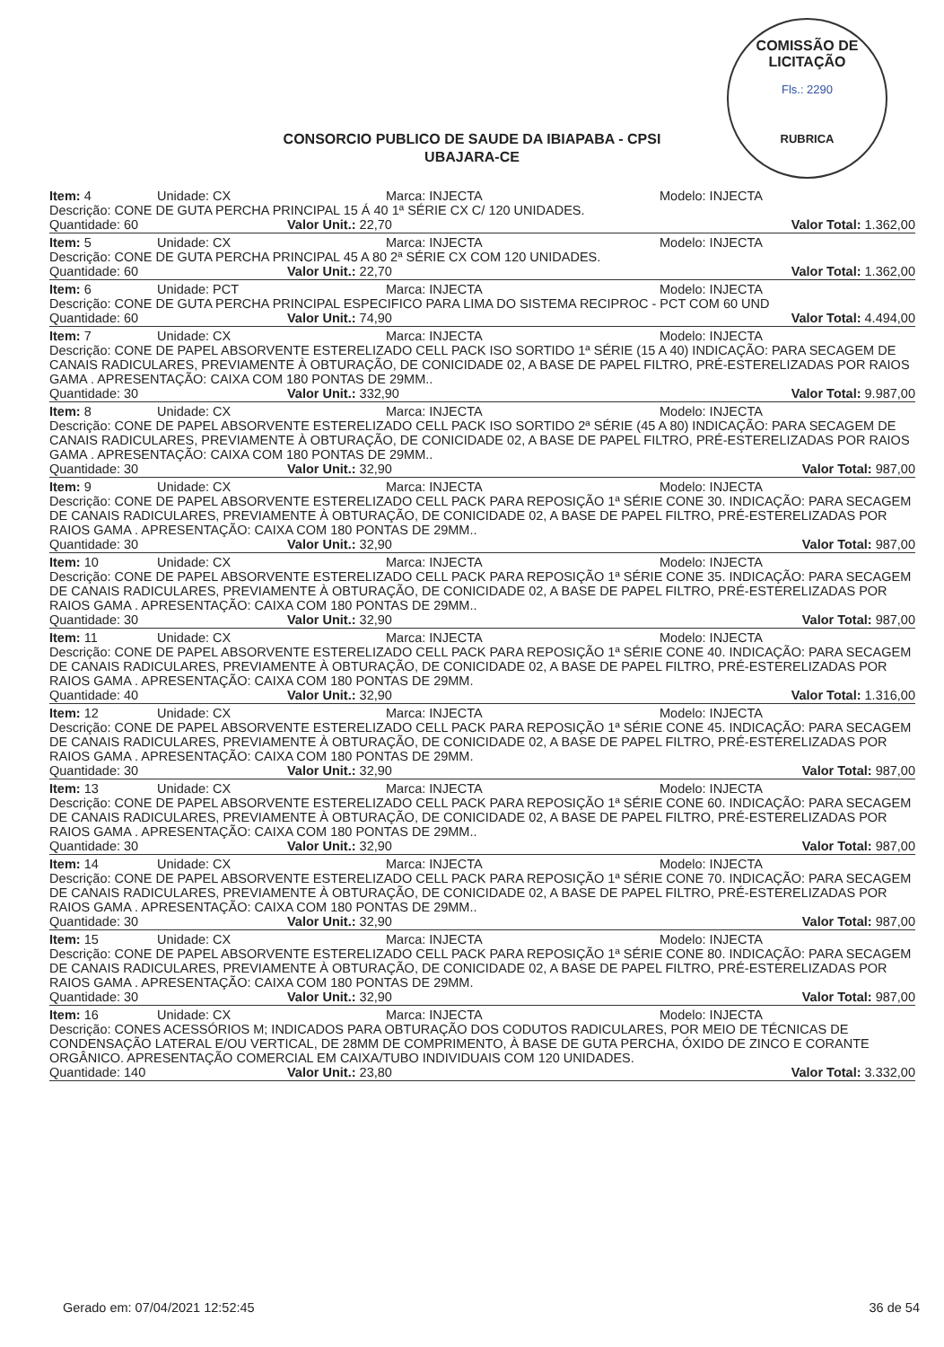COMISSÃO DE LICITAÇÃO
Fls.: 2290
RUBRICA
CONSORCIO PUBLICO DE SAUDE DA IBIAPABA - CPSI
UBAJARA-CE
Item: 4 Unidade: CX Marca: INJECTA Modelo: INJECTA
Descrição: CONE DE GUTA PERCHA PRINCIPAL 15 Á 40 1ª SÉRIE CX C/ 120 UNIDADES.
Quantidade: 60 Valor Unit.: 22,70 Valor Total: 1.362,00
Item: 5 Unidade: CX Marca: INJECTA Modelo: INJECTA
Descrição: CONE DE GUTA PERCHA PRINCIPAL 45 A 80 2ª SÉRIE CX COM 120 UNIDADES.
Quantidade: 60 Valor Unit.: 22,70 Valor Total: 1.362,00
Item: 6 Unidade: PCT Marca: INJECTA Modelo: INJECTA
Descrição: CONE DE GUTA PERCHA PRINCIPAL ESPECIFICO PARA LIMA DO SISTEMA RECIPROC - PCT COM 60 UND
Quantidade: 60 Valor Unit.: 74,90 Valor Total: 4.494,00
Item: 7 Unidade: CX Marca: INJECTA Modelo: INJECTA
Descrição: CONE DE PAPEL ABSORVENTE ESTERELIZADO CELL PACK ISO SORTIDO 1ª SÉRIE (15 A 40) INDICAÇÃO: PARA SECAGEM DE CANAIS RADICULARES, PREVIAMENTE À OBTURAÇÃO, DE CONICIDADE 02, A BASE DE PAPEL FILTRO, PRÉ-ESTERELIZADAS POR RAIOS GAMA . APRESENTAÇÃO: CAIXA COM 180 PONTAS DE 29MM..
Quantidade: 30 Valor Unit.: 332,90 Valor Total: 9.987,00
Item: 8 Unidade: CX Marca: INJECTA Modelo: INJECTA
Descrição: CONE DE PAPEL ABSORVENTE ESTERELIZADO CELL PACK ISO SORTIDO 2ª SÉRIE (45 A 80) INDICAÇÃO: PARA SECAGEM DE CANAIS RADICULARES, PREVIAMENTE À OBTURAÇÃO, DE CONICIDADE 02, A BASE DE PAPEL FILTRO, PRÉ-ESTERELIZADAS POR RAIOS GAMA . APRESENTAÇÃO: CAIXA COM 180 PONTAS DE 29MM..
Quantidade: 30 Valor Unit.: 32,90 Valor Total: 987,00
Item: 9 Unidade: CX Marca: INJECTA Modelo: INJECTA
Descrição: CONE DE PAPEL ABSORVENTE ESTERELIZADO CELL PACK PARA REPOSIÇÃO 1ª SÉRIE CONE 30. INDICAÇÃO: PARA SECAGEM DE CANAIS RADICULARES, PREVIAMENTE À OBTURAÇÃO, DE CONICIDADE 02, A BASE DE PAPEL FILTRO, PRÉ-ESTERELIZADAS POR RAIOS GAMA . APRESENTAÇÃO: CAIXA COM 180 PONTAS DE 29MM..
Quantidade: 30 Valor Unit.: 32,90 Valor Total: 987,00
Item: 10 Unidade: CX Marca: INJECTA Modelo: INJECTA
Descrição: CONE DE PAPEL ABSORVENTE ESTERELIZADO CELL PACK PARA REPOSIÇÃO 1ª SÉRIE CONE 35. INDICAÇÃO: PARA SECAGEM DE CANAIS RADICULARES, PREVIAMENTE À OBTURAÇÃO, DE CONICIDADE 02, A BASE DE PAPEL FILTRO, PRÉ-ESTERELIZADAS POR RAIOS GAMA . APRESENTAÇÃO: CAIXA COM 180 PONTAS DE 29MM..
Quantidade: 30 Valor Unit.: 32,90 Valor Total: 987,00
Item: 11 Unidade: CX Marca: INJECTA Modelo: INJECTA
Descrição: CONE DE PAPEL ABSORVENTE ESTERELIZADO CELL PACK PARA REPOSIÇÃO 1ª SÉRIE CONE 40. INDICAÇÃO: PARA SECAGEM DE CANAIS RADICULARES, PREVIAMENTE À OBTURAÇÃO, DE CONICIDADE 02, A BASE DE PAPEL FILTRO, PRÉ-ESTERELIZADAS POR RAIOS GAMA . APRESENTAÇÃO: CAIXA COM 180 PONTAS DE 29MM.
Quantidade: 40 Valor Unit.: 32,90 Valor Total: 1.316,00
Item: 12 Unidade: CX Marca: INJECTA Modelo: INJECTA
Descrição: CONE DE PAPEL ABSORVENTE ESTERELIZADO CELL PACK PARA REPOSIÇÃO 1ª SÉRIE CONE 45. INDICAÇÃO: PARA SECAGEM DE CANAIS RADICULARES, PREVIAMENTE À OBTURAÇÃO, DE CONICIDADE 02, A BASE DE PAPEL FILTRO, PRÉ-ESTERELIZADAS POR RAIOS GAMA . APRESENTAÇÃO: CAIXA COM 180 PONTAS DE 29MM.
Quantidade: 30 Valor Unit.: 32,90 Valor Total: 987,00
Item: 13 Unidade: CX Marca: INJECTA Modelo: INJECTA
Descrição: CONE DE PAPEL ABSORVENTE ESTERELIZADO CELL PACK PARA REPOSIÇÃO 1ª SÉRIE CONE 60. INDICAÇÃO: PARA SECAGEM DE CANAIS RADICULARES, PREVIAMENTE À OBTURAÇÃO, DE CONICIDADE 02, A BASE DE PAPEL FILTRO, PRÉ-ESTERELIZADAS POR RAIOS GAMA . APRESENTAÇÃO: CAIXA COM 180 PONTAS DE 29MM..
Quantidade: 30 Valor Unit.: 32,90 Valor Total: 987,00
Item: 14 Unidade: CX Marca: INJECTA Modelo: INJECTA
Descrição: CONE DE PAPEL ABSORVENTE ESTERELIZADO CELL PACK PARA REPOSIÇÃO 1ª SÉRIE CONE 70. INDICAÇÃO: PARA SECAGEM DE CANAIS RADICULARES, PREVIAMENTE À OBTURAÇÃO, DE CONICIDADE 02, A BASE DE PAPEL FILTRO, PRÉ-ESTERELIZADAS POR RAIOS GAMA . APRESENTAÇÃO: CAIXA COM 180 PONTAS DE 29MM..
Quantidade: 30 Valor Unit.: 32,90 Valor Total: 987,00
Item: 15 Unidade: CX Marca: INJECTA Modelo: INJECTA
Descrição: CONE DE PAPEL ABSORVENTE ESTERELIZADO CELL PACK PARA REPOSIÇÃO 1ª SÉRIE CONE 80. INDICAÇÃO: PARA SECAGEM DE CANAIS RADICULARES, PREVIAMENTE À OBTURAÇÃO, DE CONICIDADE 02, A BASE DE PAPEL FILTRO, PRÉ-ESTERELIZADAS POR RAIOS GAMA . APRESENTAÇÃO: CAIXA COM 180 PONTAS DE 29MM.
Quantidade: 30 Valor Unit.: 32,90 Valor Total: 987,00
Item: 16 Unidade: CX Marca: INJECTA Modelo: INJECTA
Descrição: CONES ACESSÓRIOS M; INDICADOS PARA OBTURAÇÃO DOS CODUTOS RADICULARES, POR MEIO DE TÉCNICAS DE CONDENSAÇÃO LATERAL E/OU VERTICAL, DE 28MM DE COMPRIMENTO, À BASE DE GUTA PERCHA, ÓXIDO DE ZINCO E CORANTE ORGÂNICO. APRESENTAÇÃO COMERCIAL EM CAIXA/TUBO INDIVIDUAIS COM 120 UNIDADES.
Quantidade: 140 Valor Unit.: 23,80 Valor Total: 3.332,00
Gerado em: 07/04/2021 12:52:45 36 de 54